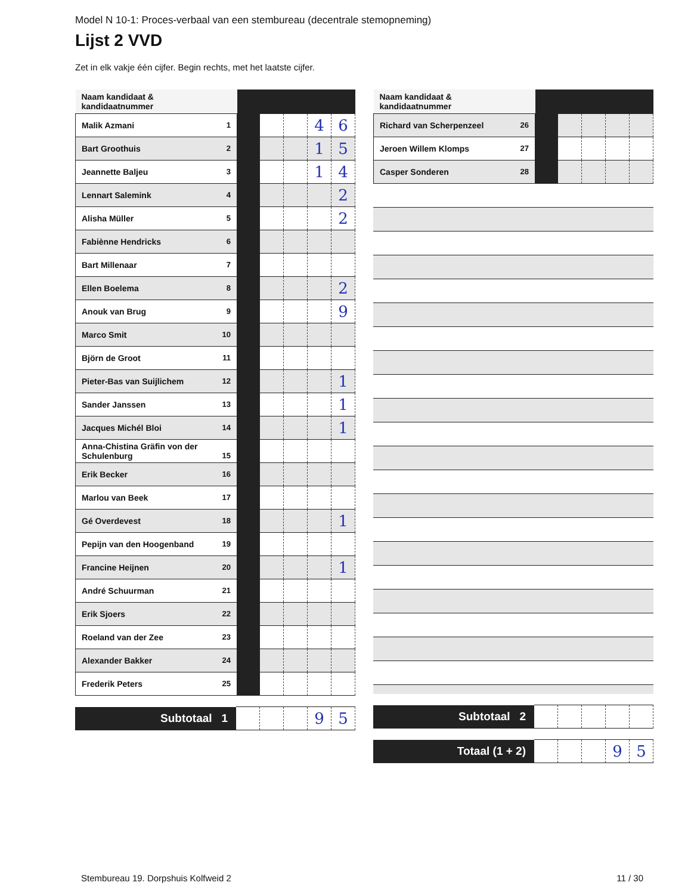Model N 10-1: Proces-verbaal van een stembureau (decentrale stemopneming)
Lijst 2 VVD
Zet in elk vakje één cijfer. Begin rechts, met het laatste cijfer.
| Naam kandidaat & kandidaatnummer | | | | | |
| Malik Azmani 1 | | | | 4 | 6 |
| Bart Groothuis 2 | | | | 1 | 5 |
| Jeannette Baljeu 3 | | | | 1 | 4 |
| Lennart Salemink 4 | | | | | 2 |
| Alisha Müller 5 | | | | | 2 |
| Fabiènne Hendricks 6 | | | | | |
| Bart Millenaar 7 | | | | | |
| Ellen Boelema 8 | | | | | 2 |
| Anouk van Brug 9 | | | | | 9 |
| Marco Smit 10 | | | | | |
| Björn de Groot 11 | | | | | |
| Pieter-Bas van Suijlichem 12 | | | | | 1 |
| Sander Janssen 13 | | | | | 1 |
| Jacques Michél Bloi 14 | | | | | 1 |
| Anna-Chistina Gräfin von der Schulenburg 15 | | | | | |
| Erik Becker 16 | | | | | |
| Marlou van Beek 17 | | | | | |
| Gé Overdevest 18 | | | | | 1 |
| Pepijn van den Hoogenband 19 | | | | | |
| Francine Heijnen 20 | | | | | 1 |
| André Schuurman 21 | | | | | |
| Erik Sjoers 22 | | | | | |
| Roeland van der Zee 23 | | | | | |
| Alexander Bakker 24 | | | | | |
| Frederik Peters 25 | | | | | |
| Subtotaal 1 | | | | 9 | 5 |
| Naam kandidaat & kandidaatnummer | | | | | |
| Richard van Scherpenzeel 26 | | | | | |
| Jeroen Willem Klomps 27 | | | | | |
| Casper Sonderen 28 | | | | | |
| Subtotaal 2 | | | | | |
| Totaal (1 + 2) | | | | 9 | 5 |
Stembureau 19. Dorpshuis Kolfweid 2 11 / 30